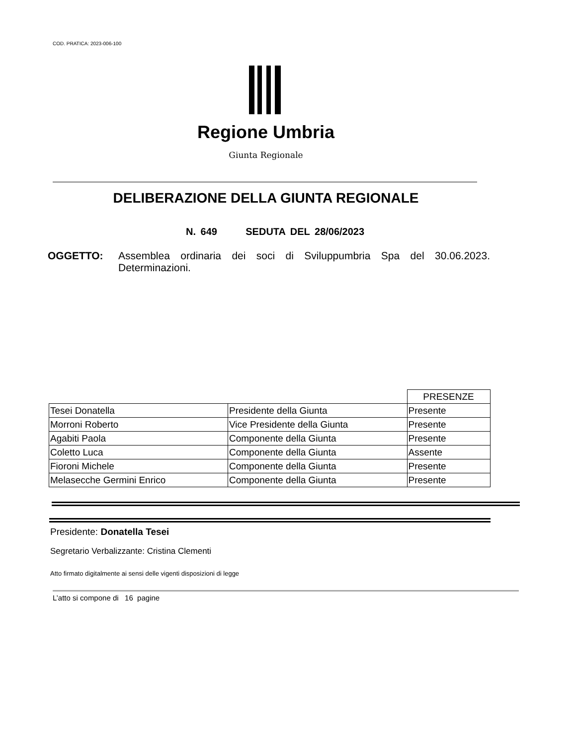COD. PRATICA: 2023-006-100
Regione Umbria
Giunta Regionale
DELIBERAZIONE DELLA GIUNTA REGIONALE
N. 649 SEDUTA DEL 28/06/2023
OGGETTO: Assemblea ordinaria dei soci di Sviluppumbria Spa del 30.06.2023. Determinazioni.
| | | PRESENZE |
| Tesei Donatella | Presidente della Giunta | Presente |
| Morroni Roberto | Vice Presidente della Giunta | Presente |
| Agabiti Paola | Componente della Giunta | Presente |
| Coletto Luca | Componente della Giunta | Assente |
| Fioroni Michele | Componente della Giunta | Presente |
| Melasecche Germini Enrico | Componente della Giunta | Presente |
Presidente: Donatella Tesei
Segretario Verbalizzante: Cristina Clementi
Atto firmato digitalmente ai sensi delle vigenti disposizioni di legge
L’atto si compone di 16 pagine